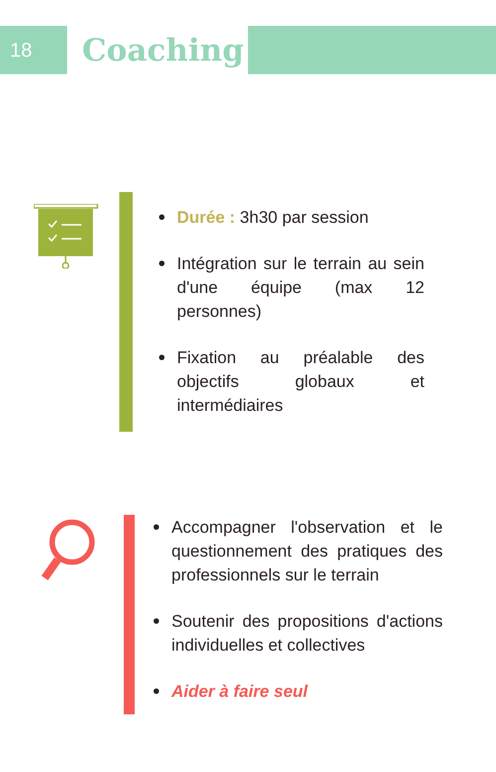18
Coaching
Durée : 3h30 par session
Intégration sur le terrain au sein d'une équipe (max 12 personnes)
Fixation au préalable des objectifs globaux et intermédiaires
Accompagner l'observation et le questionnement des pratiques des professionnels sur le terrain
Soutenir des propositions d'actions individuelles et collectives
Aider à faire seul